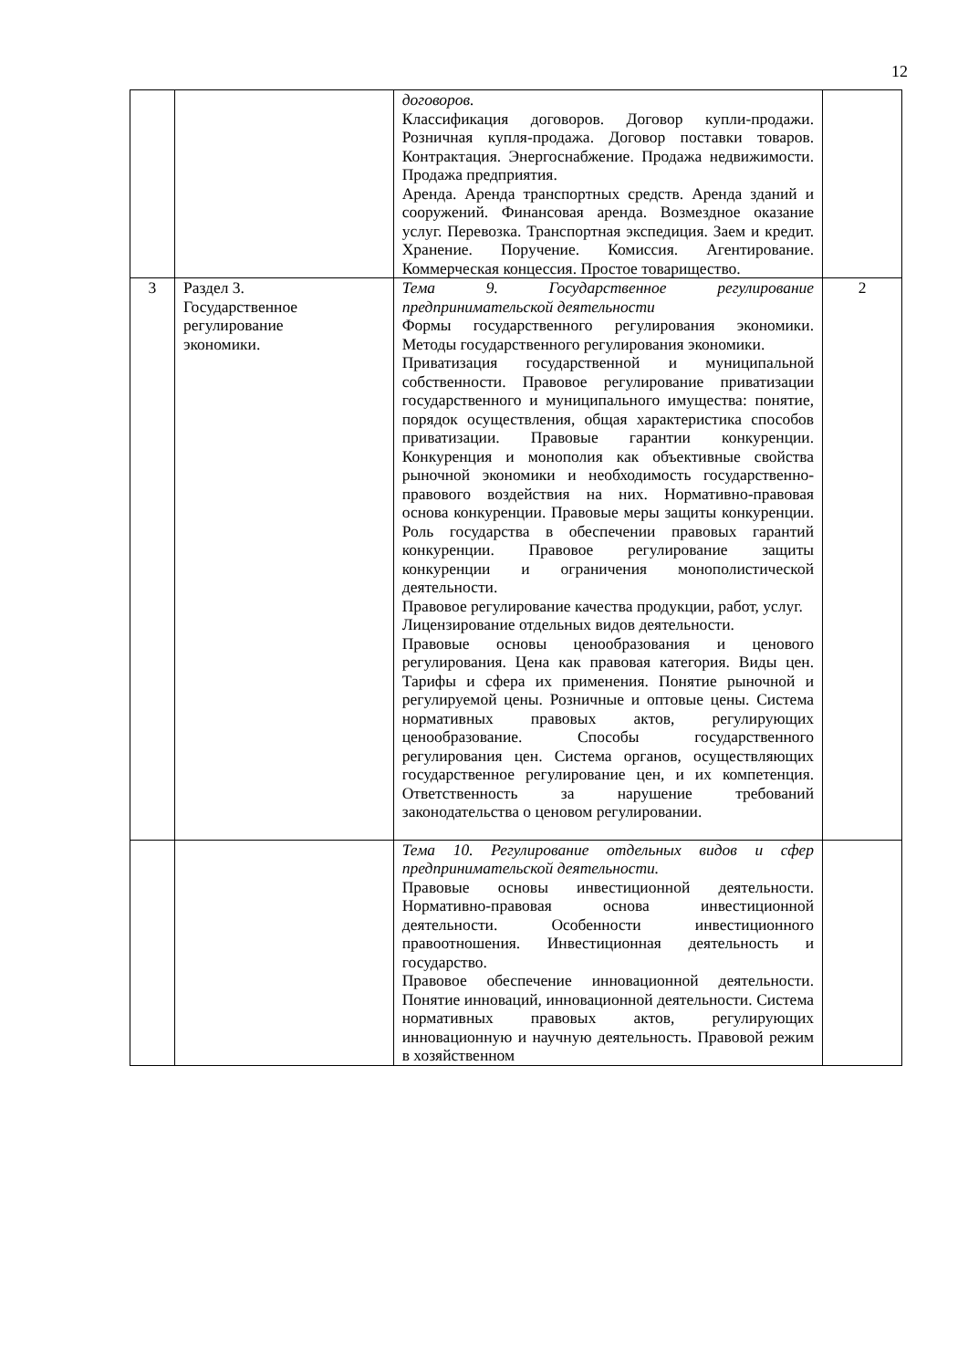12
| | | договоров. Классификация договоров. Договор купли-продажи. Розничная купля-продажа. Договор поставки товаров. Контрактация. Энергоснабжение. Продажа недвижимости. Продажа предприятия. Аренда. Аренда транспортных средств. Аренда зданий и сооружений. Финансовая аренда. Возмездное оказание услуг. Перевозка. Транспортная экспедиция. Заем и кредит. Хранение. Поручение. Комиссия. Агентирование. Коммерческая концессия. Простое товарищество. | |
| 3 | Раздел 3. Государственное регулирование экономики. | Тема 9. Государственное регулирование предпринимательской деятельности Формы государственного регулирования экономики. Методы государственного регулирования экономики. Приватизация государственной и муниципальной собственности. Правовое регулирование приватизации государственного и муниципального имущества: понятие, порядок осуществления, общая характеристика способов приватизации. Правовые гарантии конкуренции. Конкуренция и монополия как объективные свойства рыночной экономики и необходимость государственно-правового воздействия на них. Нормативно-правовая основа конкуренции. Правовые меры защиты конкуренции. Роль государства в обеспечении правовых гарантий конкуренции. Правовое регулирование защиты конкуренции и ограничения монополистической деятельности. Правовое регулирование качества продукции, работ, услуг. Лицензирование отдельных видов деятельности. Правовые основы ценообразования и ценового регулирования. Цена как правовая категория. Виды цен. Тарифы и сфера их применения. Понятие рыночной и регулируемой цены. Розничные и оптовые цены. Система нормативных правовых актов, регулирующих ценообразование. Способы государственного регулирования цен. Система органов, осуществляющих государственное регулирование цен, и их компетенция. Ответственность за нарушение требований законодательства о ценовом регулировании. | 2 |
| | | Тема 10. Регулирование отдельных видов и сфер предпринимательской деятельности. Правовые основы инвестиционной деятельности. Нормативно-правовая основа инвестиционной деятельности. Особенности инвестиционного правоотношения. Инвестиционная деятельность и государство. Правовое обеспечение инновационной деятельности. Понятие инноваций, инновационной деятельности. Система нормативных правовых актов, регулирующих инновационную и научную деятельность. Правовой режим в хозяйственном | |